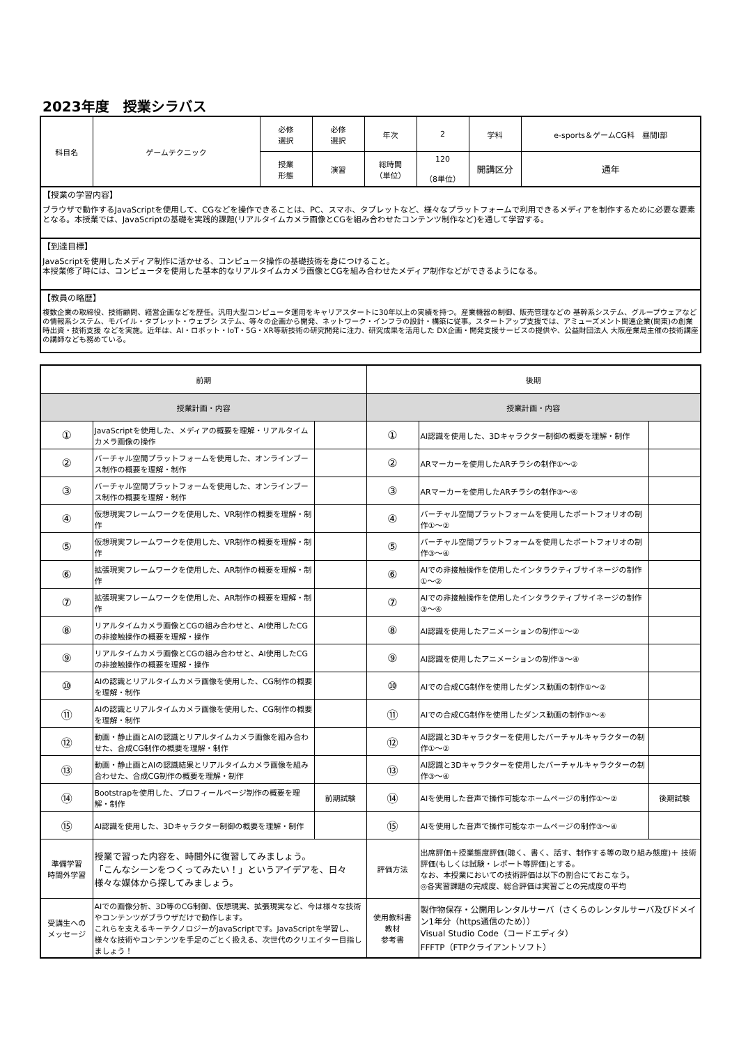2023年度　授業シラバス
| 科目名 | ゲームテクニック | 必修 選択 | 必修 選択 | 年次 | 2 | 学科 | e-sports＆ゲームCG科 昼間Ⅰ部 |
| | | 授業 形態 | 演習 | 総時間 （単位） | 120 （8単位） | 開講区分 | 通年 |
【授業の学習内容】
ブラウザで動作するJavaScriptを使用して、CGなどを操作できることは、PC、スマホ、タブレットなど、様々なプラットフォームで利用できるメディアを制作するために必要な要素となる。本授業では、JavaScriptの基礎を実践的課題(リアルタイムカメラ画像とCGを組み合わせたコンテンツ制作など)を通して学習する。
【到達目標】
JavaScriptを使用したメディア制作に活かせる、コンピュータ操作の基礎技術を身につけること。
本授業修了時には、コンピュータを使用した基本的なリアルタイムカメラ画像とCGを組み合わせたメディア制作などができるようになる。
【教員の略歴】
複数企業の取締役、技術顧問、経営企画などを歴任。汎用大型コンピュータ運用をキャリアスタートに30年以上の実績を持つ。産業機器の制御、販売管理などの 基幹系システム、グループウェアなどの情報系システム、モバイル・タブレット・ウェブシ ステム、等々の企画から開発、ネットワーク・インフラの設計・構築に従事。スタートアップ支援では、アミューズメント関連企業(関東)の創業時出資・技術支援 などを実施。近年は、AI・ロボット・IoT・5G・XR等新技術の研究開発に注力、研究成果を活用した DX企画・開発支援サービスの提供や、公益財団法人 大阪産業局主催の技術講座の講師なども務めている。
| 前期 | | | 後期 | | |
| 授業計画・内容 | | | 授業計画・内容 | | |
| ① | JavaScriptを使用した、メディアの概要を理解・リアルタイムカメラ画像の操作 | | ① | AI認識を使用した、3Dキャラクター制御の概要を理解・制作 | |
| ② | バーチャル空間プラットフォームを使用した、オンラインブース制作の概要を理解・制作 | | ② | ARマーカーを使用したARチラシの制作①～② | |
| ③ | バーチャル空間プラットフォームを使用した、オンラインブース制作の概要を理解・制作 | | ③ | ARマーカーを使用したARチラシの制作③～④ | |
| ④ | 仮想現実フレームワークを使用した、VR制作の概要を理解・制作 | | ④ | バーチャル空間プラットフォームを使用したポートフォリオの制作①～② | |
| ⑤ | 仮想現実フレームワークを使用した、VR制作の概要を理解・制作 | | ⑤ | バーチャル空間プラットフォームを使用したポートフォリオの制作③～④ | |
| ⑥ | 拡張現実フレームワークを使用した、AR制作の概要を理解・制作 | | ⑥ | AIでの非接触操作を使用したインタラクティブサイネージの制作①～② | |
| ⑦ | 拡張現実フレームワークを使用した、AR制作の概要を理解・制作 | | ⑦ | AIでの非接触操作を使用したインタラクティブサイネージの制作③～④ | |
| ⑧ | リアルタイムカメラ画像とCGの組み合わせと、AI使用したCGの非接触操作の概要を理解・操作 | | ⑧ | AI認識を使用したアニメーションの制作①～② | |
| ⑨ | リアルタイムカメラ画像とCGの組み合わせと、AI使用したCGの非接触操作の概要を理解・操作 | | ⑨ | AI認識を使用したアニメーションの制作③～④ | |
| ⑩ | AIの認識とリアルタイムカメラ画像を使用した、CG制作の概要を理解・制作 | | ⑩ | AIでの合成CG制作を使用したダンス動画の制作①～② | |
| ⑪ | AIの認識とリアルタイムカメラ画像を使用した、CG制作の概要を理解・制作 | | ⑪ | AIでの合成CG制作を使用したダンス動画の制作③～④ | |
| ⑫ | 動画・静止画とAIの認識とリアルタイムカメラ画像を組み合わせた、合成CG制作の概要を理解・制作 | | ⑫ | AI認識と3Dキャラクターを使用したバーチャルキャラクターの制作①～② | |
| ⑬ | 動画・静止画とAIの認識結果とリアルタイムカメラ画像を組み合わせた、合成CG制作の概要を理解・制作 | | ⑬ | AI認識と3Dキャラクターを使用したバーチャルキャラクターの制作③～④ | |
| ⑭ | Bootstrapを使用した、プロフィールページ制作の概要を理解・制作 | 前期試験 | ⑭ | AIを使用した音声で操作可能なホームページの制作①～② | 後期試験 |
| ⑮ | AI認識を使用した、3Dキャラクター制御の概要を理解・制作 | | ⑮ | AIを使用した音声で操作可能なホームページの制作③～④ | |
| 準備学習 時間外学習 | 授業で習った内容を、時間外に復習してみましょう。 「こんなシーンをつくってみたい！」というアイデアを、日々様々な媒体から探してみましょう。 | | 評価方法 | 出席評価＋授業態度評価(聴く、書く、話す、制作する等の取り組み態度)＋ 技術評価(もしくは試験・レポート等評価)とする。 なお、本授業においての技術評価は以下の割合にておこなう。 ◎各実習課題の完成度、総合評価は実習ごとの完成度の平均 | |
| 受講生への メッセージ | AIでの画像分析、3D等のCG制御、仮想現実、拡張現実など、今は様々な技術やコンテンツがブラウザだけで動作します。 これらを支えるキーテクノロジーがJavaScriptです。JavaScriptを学習し、様々な技術やコンテンツを手足のごとく扱える、次世代のクリエイター目指しましょう！ | | 使用教科書 教材 参考書 | 製作物保存・公開用レンタルサーバ（さくらのレンタルサーバ及びドメイン1年分（https通信のため）） Visual Studio Code（コードエディタ） FFFTP（FTPクライアントソフト） | |